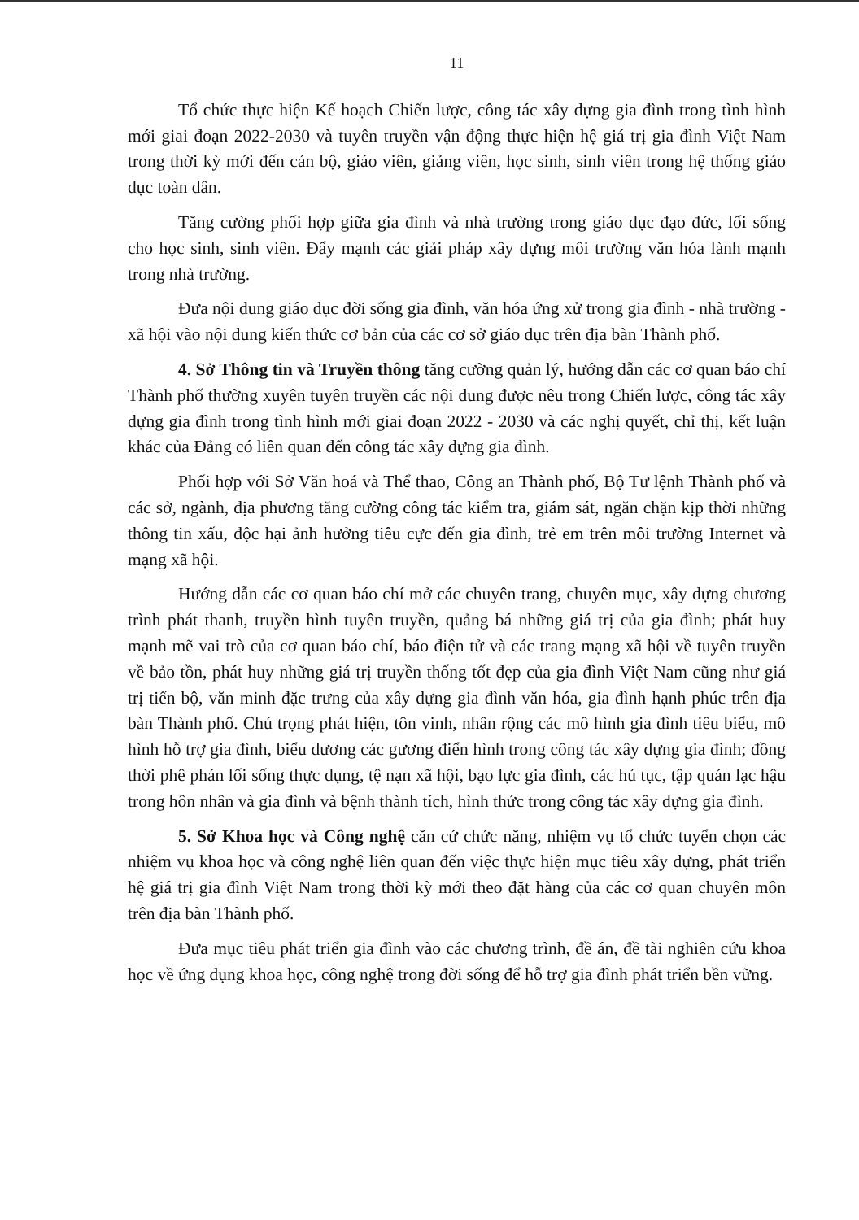11
Tổ chức thực hiện Kế hoạch Chiến lược, công tác xây dựng gia đình trong tình hình mới giai đoạn 2022-2030 và tuyên truyền vận động thực hiện hệ giá trị gia đình Việt Nam trong thời kỳ mới đến cán bộ, giáo viên, giảng viên, học sinh, sinh viên trong hệ thống giáo dục toàn dân.
Tăng cường phối hợp giữa gia đình và nhà trường trong giáo dục đạo đức, lối sống cho học sinh, sinh viên. Đẩy mạnh các giải pháp xây dựng môi trường văn hóa lành mạnh trong nhà trường.
Đưa nội dung giáo dục đời sống gia đình, văn hóa ứng xử trong gia đình - nhà trường - xã hội vào nội dung kiến thức cơ bản của các cơ sở giáo dục trên địa bàn Thành phố.
4. Sở Thông tin và Truyền thông tăng cường quản lý, hướng dẫn các cơ quan báo chí Thành phố thường xuyên tuyên truyền các nội dung được nêu trong Chiến lược, công tác xây dựng gia đình trong tình hình mới giai đoạn 2022 - 2030 và các nghị quyết, chỉ thị, kết luận khác của Đảng có liên quan đến công tác xây dựng gia đình.
Phối hợp với Sở Văn hoá và Thể thao, Công an Thành phố, Bộ Tư lệnh Thành phố và các sở, ngành, địa phương tăng cường công tác kiểm tra, giám sát, ngăn chặn kịp thời những thông tin xấu, độc hại ảnh hưởng tiêu cực đến gia đình, trẻ em trên môi trường Internet và mạng xã hội.
Hướng dẫn các cơ quan báo chí mở các chuyên trang, chuyên mục, xây dựng chương trình phát thanh, truyền hình tuyên truyền, quảng bá những giá trị của gia đình; phát huy mạnh mẽ vai trò của cơ quan báo chí, báo điện tử và các trang mạng xã hội về tuyên truyền về bảo tồn, phát huy những giá trị truyền thống tốt đẹp của gia đình Việt Nam cũng như giá trị tiến bộ, văn minh đặc trưng của xây dựng gia đình văn hóa, gia đình hạnh phúc trên địa bàn Thành phố. Chú trọng phát hiện, tôn vinh, nhân rộng các mô hình gia đình tiêu biểu, mô hình hỗ trợ gia đình, biểu dương các gương điển hình trong công tác xây dựng gia đình; đồng thời phê phán lối sống thực dụng, tệ nạn xã hội, bạo lực gia đình, các hủ tục, tập quán lạc hậu trong hôn nhân và gia đình và bệnh thành tích, hình thức trong công tác xây dựng gia đình.
5. Sở Khoa học và Công nghệ căn cứ chức năng, nhiệm vụ tổ chức tuyển chọn các nhiệm vụ khoa học và công nghệ liên quan đến việc thực hiện mục tiêu xây dựng, phát triển hệ giá trị gia đình Việt Nam trong thời kỳ mới theo đặt hàng của các cơ quan chuyên môn trên địa bàn Thành phố.
Đưa mục tiêu phát triển gia đình vào các chương trình, đề án, đề tài nghiên cứu khoa học về ứng dụng khoa học, công nghệ trong đời sống để hỗ trợ gia đình phát triển bền vững.